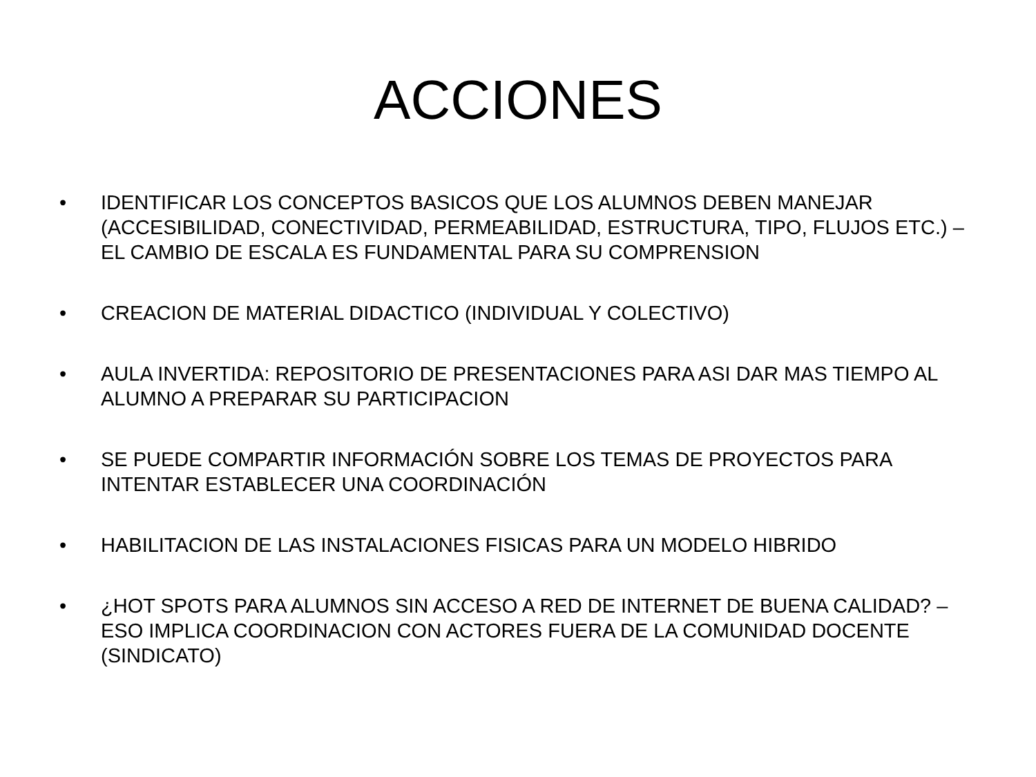ACCIONES
• IDENTIFICAR LOS CONCEPTOS BASICOS QUE LOS ALUMNOS DEBEN MANEJAR (ACCESIBILIDAD, CONECTIVIDAD, PERMEABILIDAD, ESTRUCTURA, TIPO, FLUJOS ETC.) – EL CAMBIO DE ESCALA ES FUNDAMENTAL PARA SU COMPRENSION
• CREACION DE MATERIAL DIDACTICO (INDIVIDUAL Y COLECTIVO)
• AULA INVERTIDA: REPOSITORIO DE PRESENTACIONES PARA ASI DAR MAS TIEMPO AL ALUMNO A PREPARAR SU PARTICIPACION
• SE PUEDE COMPARTIR INFORMACIÓN SOBRE LOS TEMAS DE PROYECTOS PARA INTENTAR ESTABLECER UNA COORDINACIÓN
• HABILITACION DE LAS INSTALACIONES FISICAS PARA UN MODELO HIBRIDO
• ¿HOT SPOTS PARA ALUMNOS SIN ACCESO A RED DE INTERNET DE BUENA CALIDAD? – ESO IMPLICA COORDINACION CON ACTORES FUERA DE LA COMUNIDAD DOCENTE (SINDICATO)